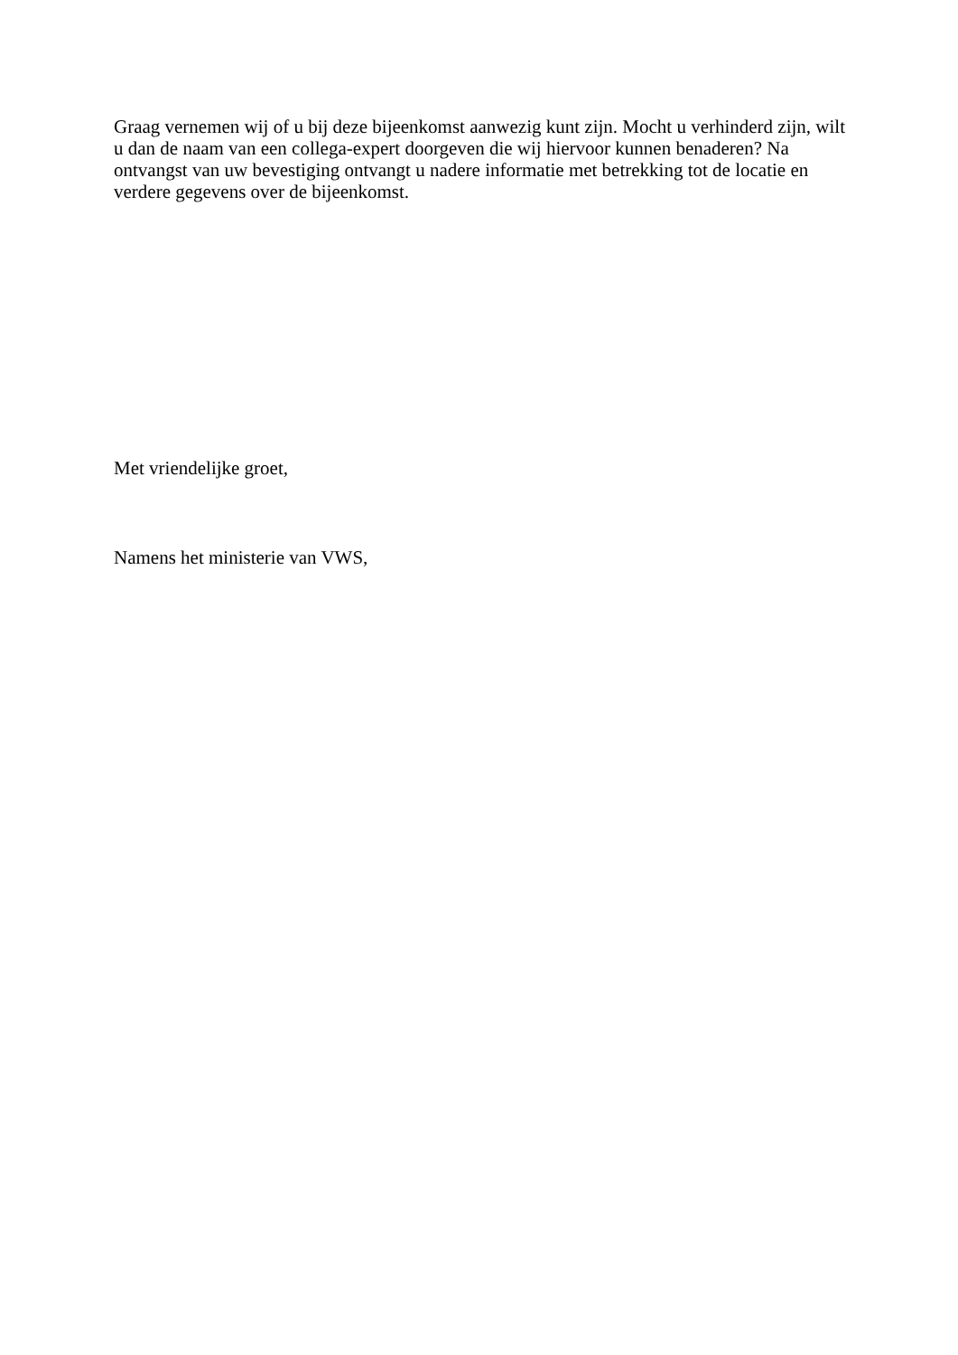Graag vernemen wij of u bij deze bijeenkomst aanwezig kunt zijn. Mocht u verhinderd zijn, wilt u dan de naam van een collega-expert doorgeven die wij hiervoor kunnen benaderen? Na ontvangst van uw bevestiging ontvangt u nadere informatie met betrekking tot de locatie en verdere gegevens over de bijeenkomst.
Met vriendelijke groet,
Namens het ministerie van VWS,